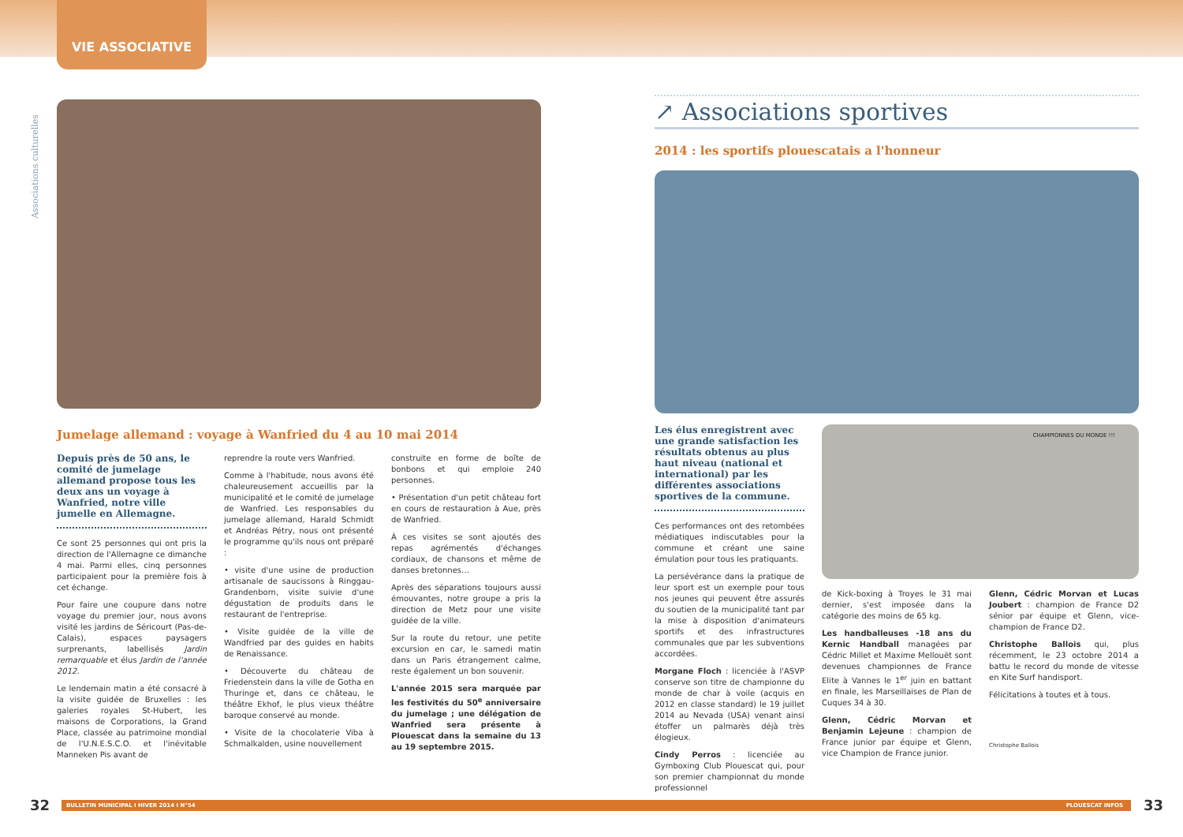VIE ASSOCIATIVE
Associations culturelles
Jumelage allemand : voyage à Wanfried du 4 au 10 mai 2014
Depuis près de 50 ans, le comité de jumelage allemand propose tous les deux ans un voyage à Wanfried, notre ville jumelle en Allemagne.
Ce sont 25 personnes qui ont pris la direction de l'Allemagne ce dimanche 4 mai. Parmi elles, cinq personnes participaient pour la première fois à cet échange.
Pour faire une coupure dans notre voyage du premier jour, nous avons visité les jardins de Séricourt (Pas-de-Calais), espaces paysagers surprenants, labellisés Jardin remarquable et élus Jardin de l'année 2012.
Le lendemain matin a été consacré à la visite guidée de Bruxelles : les galeries royales St-Hubert, les maisons de Corporations, la Grand Place, classée au patrimoine mondial de l'U.N.E.S.C.O. et l'inévitable Manneken Pis avant de
reprendre la route vers Wanfried.
Comme à l'habitude, nous avons été chaleureusement accueillis par la municipalité et le comité de jumelage de Wanfried. Les responsables du jumelage allemand, Harald Schmidt et Andréas Pétry, nous ont présenté le programme qu'ils nous ont préparé :
• visite d'une usine de production artisanale de saucissons à Ringgau-Grandenborn, visite suivie d'une dégustation de produits dans le restaurant de l'entreprise.
• Visite guidée de la ville de Wandfried par des guides en habits de Renaissance.
• Découverte du château de Friedenstein dans la ville de Gotha en Thuringe et, dans ce château, le théâtre Ekhof, le plus vieux théâtre baroque conservé au monde.
• Visite de la chocolaterie Viba à Schmalkalden, usine nouvellement
construite en forme de boîte de bonbons et qui emploie 240 personnes.
• Présentation d'un petit château fort en cours de restauration à Aue, près de Wanfried.
À ces visites se sont ajoutés des repas agrémentés d'échanges cordiaux, de chansons et même de danses bretonnes…
Après des séparations toujours aussi émouvantes, notre groupe a pris la direction de Metz pour une visite guidée de la ville.
Sur la route du retour, une petite excursion en car, le samedi matin dans un Paris étrangement calme, reste également un bon souvenir.
L'année 2015 sera marquée par les festivités du 50<sup>e</sup> anniversaire du jumelage ; une délégation de Wanfried sera présente à Plouescat dans la semaine du 13 au 19 septembre 2015.
↗ Associations sportives
2014 : les sportifs plouescatais a l'honneur
Les élus enregistrent avec une grande satisfaction les résultats obtenus au plus haut niveau (national et international) par les différentes associations sportives de la commune.
Ces performances ont des retombées médiatiques indiscutables pour la commune et créant une saine émulation pour tous les pratiquants.
La persévérance dans la pratique de leur sport est un exemple pour tous nos jeunes qui peuvent être assurés du soutien de la municipalité tant par la mise à disposition d'animateurs sportifs et des infrastructures communales que par les subventions accordées.
Morgane Floch : licenciée à l'ASVP conserve son titre de championne du monde de char à voile (acquis en 2012 en classe standard) le 19 juillet 2014 au Nevada (USA) venant ainsi étoffer un palmarès déjà très élogieux.
Cindy Perros : licenciée au Gymboxing Club Plouescat qui, pour son premier championnat du monde professionnel
CHAMPIONNES DU MONDE !!!
de Kick-boxing à Troyes le 31 mai dernier, s'est imposée dans la catégorie des moins de 65 kg.
Les handballeuses -18 ans du Kernic Handball managées par Cédric Millet et Maxime Mellouët sont devenues championnes de France Elite à Vannes le 1<sup>er</sup> juin en battant en finale, les Marseillaises de Plan de Cuques 34 à 30.
Glenn, Cédric Morvan et Benjamin Lejeune : champion de France junior par équipe et Glenn, vice Champion de France junior.
Glenn, Cédric Morvan et Lucas Joubert : champion de France D2 sénior par équipe et Glenn, vice-champion de France D2.
Christophe Ballois qui, plus récemment, le 23 octobre 2014 a battu le record du monde de vitesse en Kite Surf handisport.
Félicitations à toutes et à tous.
Christophe Ballois
32 BULLETIN MUNICIPAL I HIVER 2014 I N°54 PLOUESCAT INFOS 33